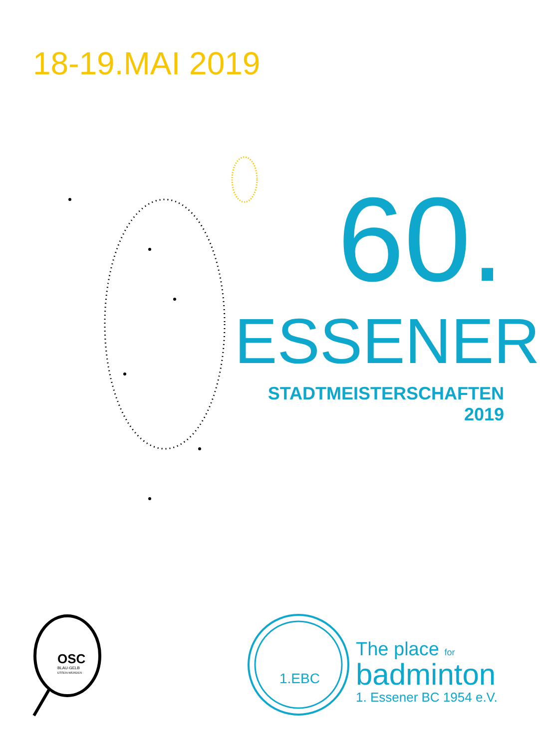18-19.MAI 2019
60.
ESSENER
STADTMEISTERSCHAFTEN 2019
OSC
BLAU-GELB
ESSEN-WERDEN
1.EBC
The place for
badminton
1. Essener BC 1954 e.V.